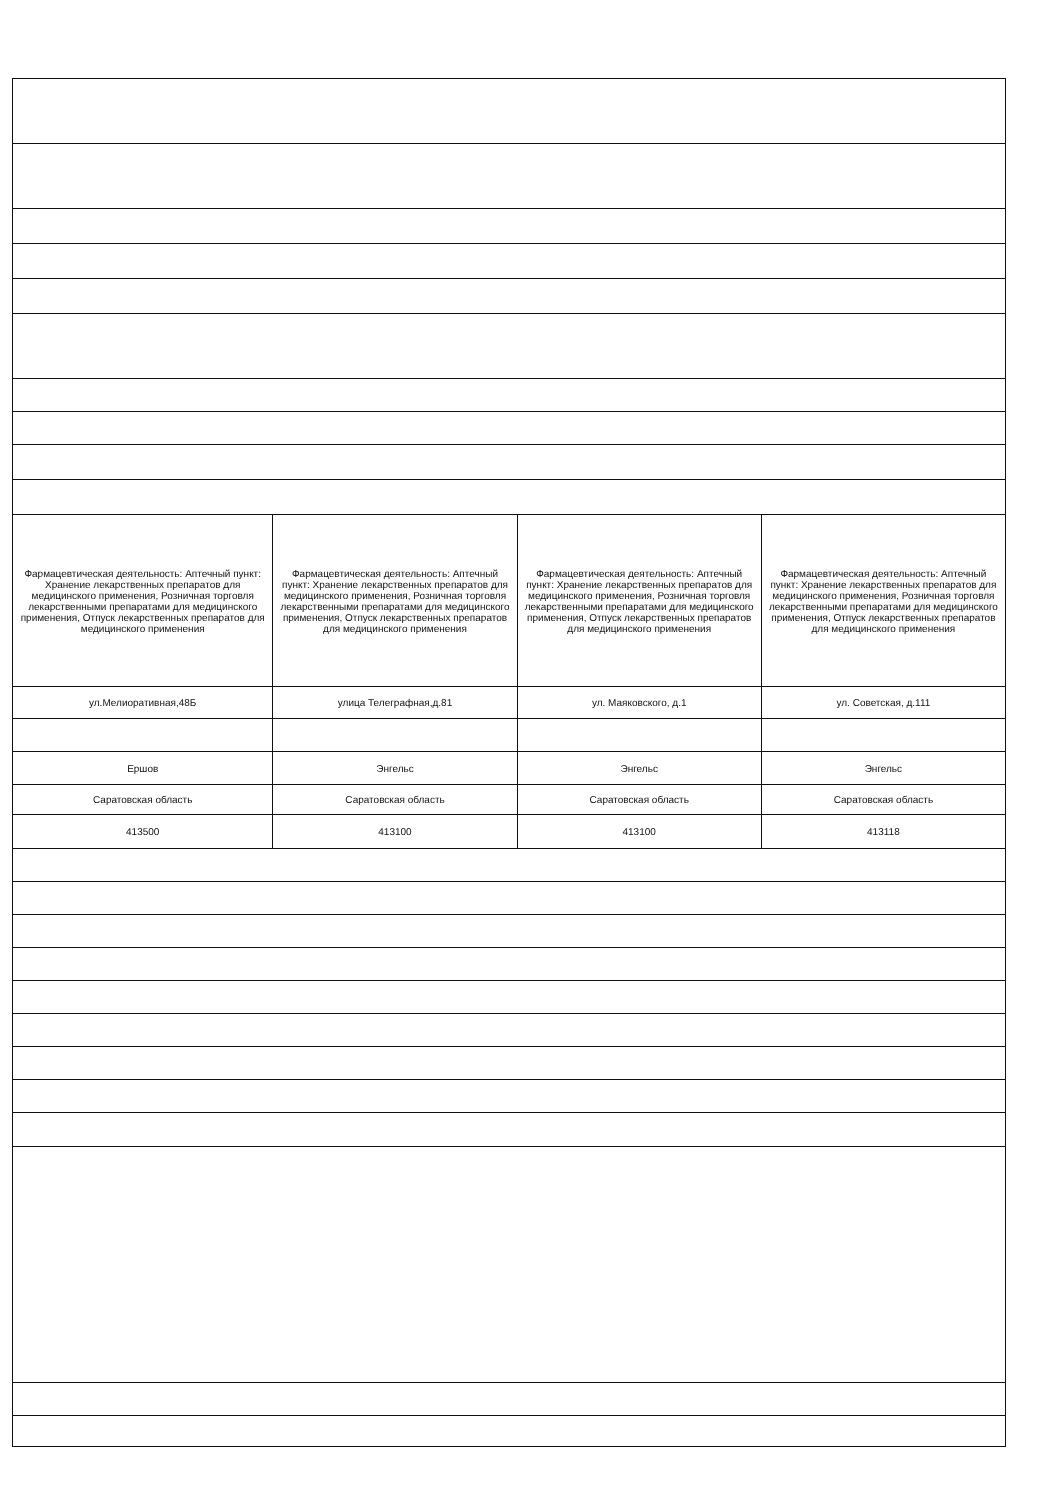| Фармацевтическая деятельность: Аптечный пункт: Хранение лекарственных препаратов для медицинского применения, Розничная торговля лекарственными препаратами для медицинского применения, Отпуск лекарственных препаратов для медицинского применения | Фармацевтическая деятельность: Аптечный пункт: Хранение лекарственных препаратов для медицинского применения, Розничная торговля лекарственными препаратами для медицинского применения, Отпуск лекарственных препаратов для медицинского применения | Фармацевтическая деятельность: Аптечный пункт: Хранение лекарственных препаратов для медицинского применения, Розничная торговля лекарственными препаратами для медицинского применения, Отпуск лекарственных препаратов для медицинского применения | Фармацевтическая деятельность: Аптечный пункт: Хранение лекарственных препаратов для медицинского применения, Розничная торговля лекарственными препаратами для медицинского применения, Отпуск лекарственных препаратов для медицинского применения |
| ул.Мелиоративная,48Б | улица Телеграфная,д.81 | ул. Маяковского, д.1 | ул. Советская, д.111 |
| Ершов | Энгельс | Энгельс | Энгельс |
| Саратовская область | Саратовская область | Саратовская область | Саратовская область |
| 413500 | 413100 | 413100 | 413118 |